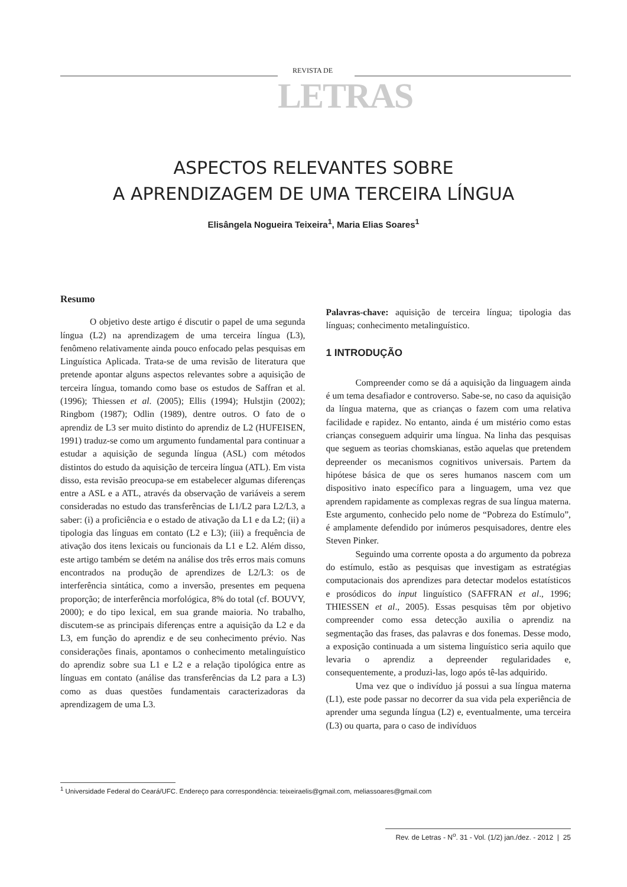REVISTA DE
LETRAS
ASPECTOS RELEVANTES SOBRE
A APRENDIZAGEM DE UMA TERCEIRA LÍNGUA
Elisângela Nogueira Teixeira<sup>1</sup>, Maria Elias Soares<sup>1</sup>
Resumo
O objetivo deste artigo é discutir o papel de uma segunda língua (L2) na aprendizagem de uma terceira língua (L3), fenômeno relativamente ainda pouco enfocado pelas pesquisas em Linguística Aplicada. Trata-se de uma revisão de literatura que pretende apontar alguns aspectos relevantes sobre a aquisição de terceira língua, tomando como base os estudos de Saffran et al. (1996); Thiessen et al. (2005); Ellis (1994); Hulstjin (2002); Ringbom (1987); Odlin (1989), dentre outros. O fato de o aprendiz de L3 ser muito distinto do aprendiz de L2 (HUFEISEN, 1991) traduz-se como um argumento fundamental para continuar a estudar a aquisição de segunda língua (ASL) com métodos distintos do estudo da aquisição de terceira língua (ATL). Em vista disso, esta revisão preocupa-se em estabelecer algumas diferenças entre a ASL e a ATL, através da observação de variáveis a serem consideradas no estudo das transferências de L1/L2 para L2/L3, a saber: (i) a proficiência e o estado de ativação da L1 e da L2; (ii) a tipologia das línguas em contato (L2 e L3); (iii) a frequência de ativação dos itens lexicais ou funcionais da L1 e L2. Além disso, este artigo também se detém na análise dos três erros mais comuns encontrados na produção de aprendizes de L2/L3: os de interferência sintática, como a inversão, presentes em pequena proporção; de interferência morfológica, 8% do total (cf. BOUVY, 2000); e do tipo lexical, em sua grande maioria. No trabalho, discutem-se as principais diferenças entre a aquisição da L2 e da L3, em função do aprendiz e de seu conhecimento prévio. Nas considerações finais, apontamos o conhecimento metalinguístico do aprendiz sobre sua L1 e L2 e a relação tipológica entre as línguas em contato (análise das transferências da L2 para a L3) como as duas questões fundamentais caracterizadoras da aprendizagem de uma L3.
Palavras-chave: aquisição de terceira língua; tipologia das línguas; conhecimento metalinguístico.
1 INTRODUÇÃO
Compreender como se dá a aquisição da linguagem ainda é um tema desafiador e controverso. Sabe-se, no caso da aquisição da língua materna, que as crianças o fazem com uma relativa facilidade e rapidez. No entanto, ainda é um mistério como estas crianças conseguem adquirir uma língua. Na linha das pesquisas que seguem as teorias chomskianas, estão aquelas que pretendem depreender os mecanismos cognitivos universais. Partem da hipótese básica de que os seres humanos nascem com um dispositivo inato específico para a linguagem, uma vez que aprendem rapidamente as complexas regras de sua língua materna. Este argumento, conhecido pelo nome de “Pobreza do Estímulo”, é amplamente defendido por inúmeros pesquisadores, dentre eles Steven Pinker.
Seguindo uma corrente oposta a do argumento da pobreza do estímulo, estão as pesquisas que investigam as estratégias computacionais dos aprendizes para detectar modelos estatísticos e prosódicos do input linguístico (SAFFRAN et al., 1996; THIESSEN et al., 2005). Essas pesquisas têm por objetivo compreender como essa detecção auxilia o aprendiz na segmentação das frases, das palavras e dos fonemas. Desse modo, a exposição continuada a um sistema linguístico seria aquilo que levaria o aprendiz a depreender regularidades e, consequentemente, a produzi-las, logo após tê-las adquirido.
Uma vez que o indivíduo já possui a sua língua materna (L1), este pode passar no decorrer da sua vida pela experiência de aprender uma segunda língua (L2) e, eventualmente, uma terceira (L3) ou quarta, para o caso de indivíduos
<sup>1</sup> Universidade Federal do Ceará/UFC. Endereço para correspondência: teixeiraelis@gmail.com, meliassoares@gmail.com
Rev. de Letras - N<sup>o</sup>. 31 - Vol. (1/2) jan./dez. - 2012 | 25